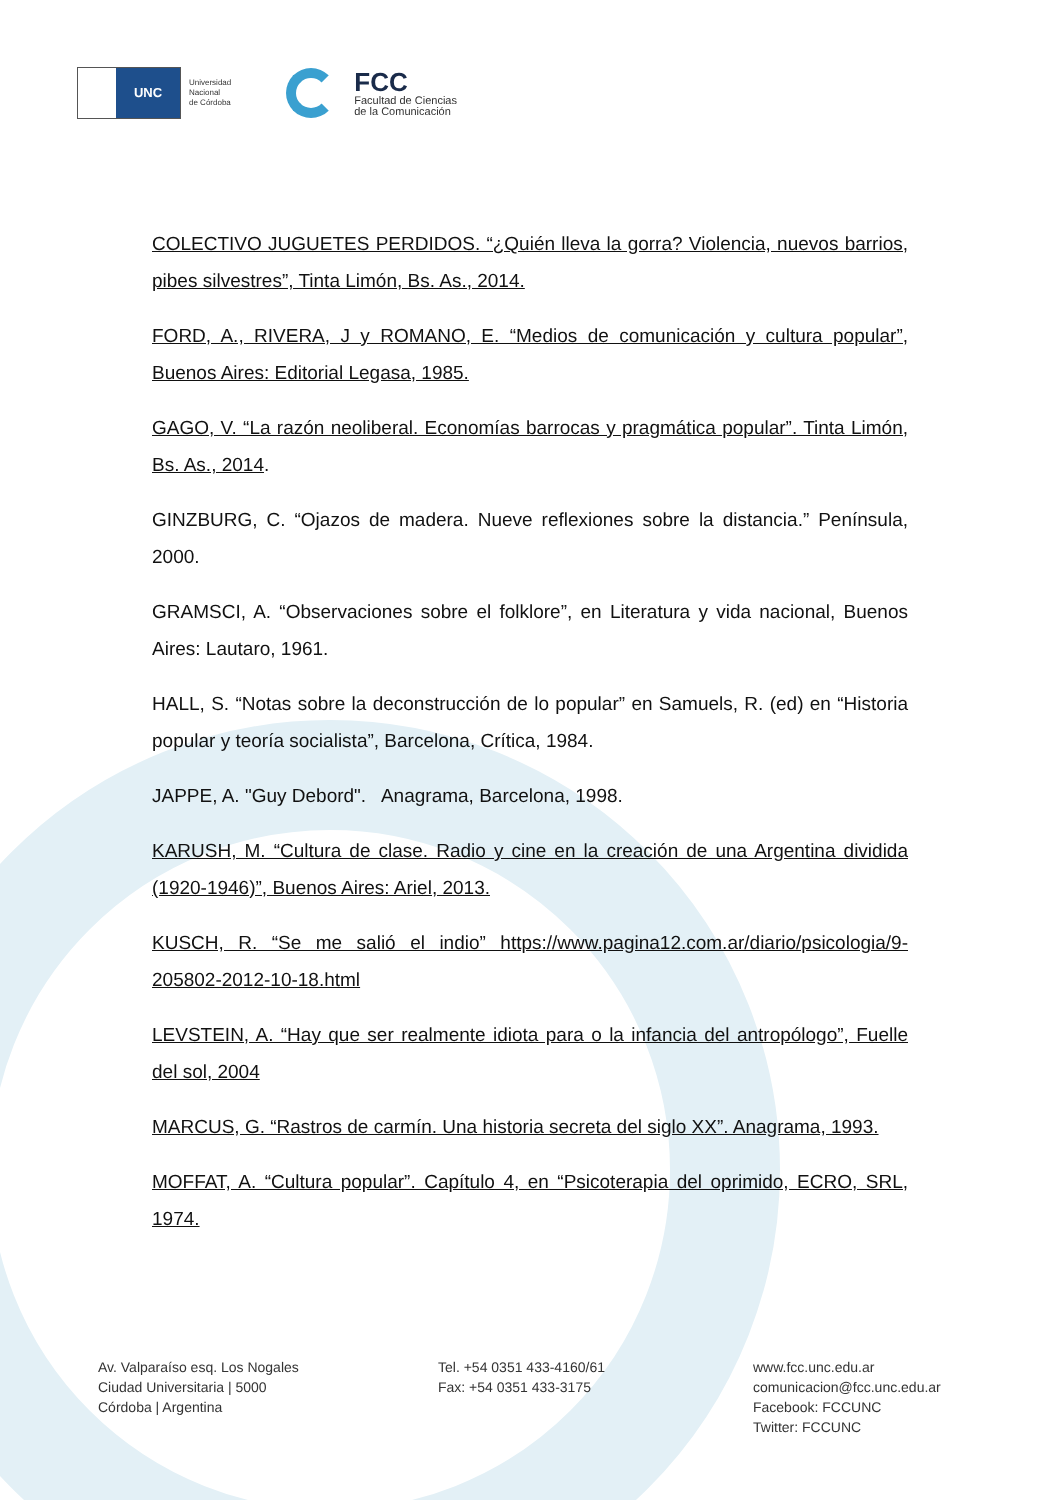UNC
Universidad
Nacional
de Córdoba
FCC
Facultad de Ciencias
de la Comunicación
COLECTIVO JUGUETES PERDIDOS. “¿Quién lleva la gorra? Violencia, nuevos barrios, pibes silvestres”, Tinta Limón, Bs. As., 2014.
FORD, A., RIVERA, J y ROMANO, E. “Medios de comunicación y cultura popular”, Buenos Aires: Editorial Legasa, 1985.
GAGO, V. “La razón neoliberal. Economías barrocas y pragmática popular”. Tinta Limón, Bs. As., 2014.
GINZBURG, C. “Ojazos de madera. Nueve reflexiones sobre la distancia.” Península, 2000.
GRAMSCI, A. “Observaciones sobre el folklore”, en Literatura y vida nacional, Buenos Aires: Lautaro, 1961.
HALL, S. “Notas sobre la deconstrucción de lo popular” en Samuels, R. (ed) en “Historia popular y teoría socialista”, Barcelona, Crítica, 1984.
JAPPE, A. "Guy Debord". Anagrama, Barcelona, 1998.
KARUSH, M. “Cultura de clase. Radio y cine en la creación de una Argentina dividida (1920-1946)”, Buenos Aires: Ariel, 2013.
KUSCH, R. “Se me salió el indio” https://www.pagina12.com.ar/diario/psicologia/9-205802-2012-10-18.html
LEVSTEIN, A. “Hay que ser realmente idiota para o la infancia del antropólogo”, Fuelle del sol, 2004
MARCUS, G. “Rastros de carmín. Una historia secreta del siglo XX”. Anagrama, 1993.
MOFFAT, A. “Cultura popular”. Capítulo 4, en “Psicoterapia del oprimido, ECRO, SRL, 1974.
Av. Valparaíso esq. Los Nogales
Ciudad Universitaria | 5000
Córdoba | Argentina
Tel. +54 0351 433-4160/61
Fax: +54 0351 433-3175
www.fcc.unc.edu.ar
comunicacion@fcc.unc.edu.ar
Facebook: FCCUNC
Twitter: FCCUNC